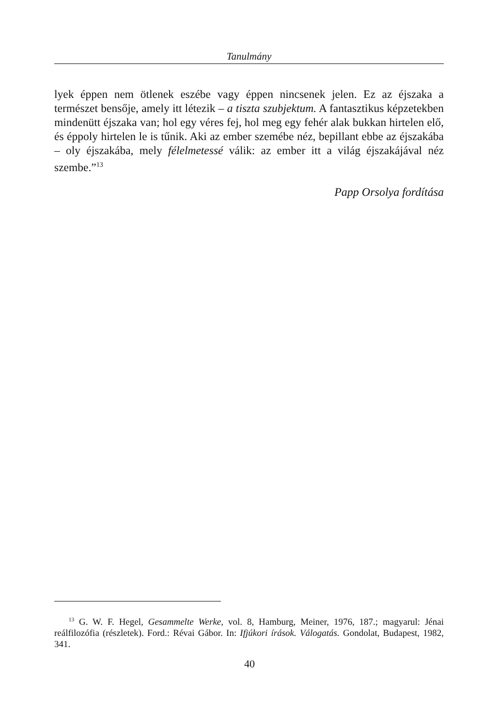Tanulmány
lyek éppen nem ötlenek eszébe vagy éppen nincsenek jelen. Ez az éjszaka a természet bensője, amely itt létezik – a tiszta szubjektum. A fantasztikus képzetekben mindenütt éjszaka van; hol egy véres fej, hol meg egy fehér alak bukkan hirtelen elő, és éppoly hirtelen le is tűnik. Aki az ember szemébe néz, bepillant ebbe az éjszakába – oly éjszakába, mely félelmetessé válik: az ember itt a világ éjszakájával néz szembe.”<sup>13</sup>
Papp Orsolya fordítása
<sup>13</sup> G. W. F. Hegel, Gesammelte Werke, vol. 8, Hamburg, Meiner, 1976, 187.; magyarul: Jénai reálfilozófia (részletek). Ford.: Révai Gábor. In: Ifjúkori írások. Válogatás. Gondolat, Budapest, 1982, 341.
40